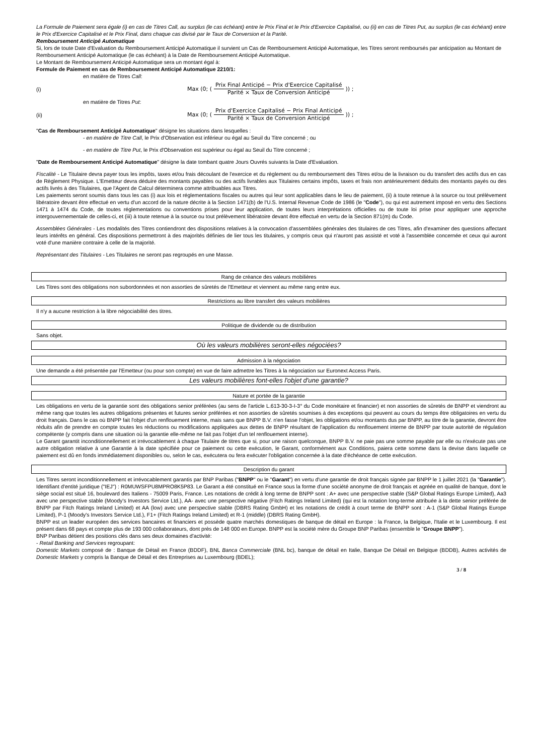La Formule de Paiement sera égale (i) en cas de Titres Call, au surplus (le cas échéant) entre le Prix Final et le Prix d'Exercice Capitalisé, ou (ii) en cas de Titres Put, au surplus (le cas échéant) entre le Prix d'Exercice Capitalisé et le Prix Final, dans chaque cas divisé par le Taux de Conversion et la Parité.
Remboursement Anticipé Automatique
Si, lors de toute Date d'Evaluation du Remboursement Anticipé Automatique il survient un Cas de Remboursement Anticipé Automatique, les Titres seront remboursés par anticipation au Montant de Remboursement Anticipé Automatique (le cas échéant) à la Date de Remboursement Anticipé Automatique.
Le Montant de Remboursement Anticipé Automatique sera un montant égal à:
Formule de Paiement en cas de Remboursement Anticipé Automatique 2210/1:
en matière de Titres Call:
(i)
Max (0; ( Prix Final Anticipé − Prix d'Exercice Capitalisé Parité × Taux de Conversion Anticipé )) ;
en matière de Titres Put:
(ii)
Max (0; ( Prix d'Exercice Capitalisé − Prix Final Anticipé Parité × Taux de Conversion Anticipé )) ;
"Cas de Remboursement Anticipé Automatique" désigne les situations dans lesquelles :
- en matière de Titre Call, le Prix d'Observation est inférieur ou égal au Seuil du Titre concerné ; ou
- en matière de Titre Put, le Prix d'Observation est supérieur ou égal au Seuil du Titre concerné ;
"Date de Remboursement Anticipé Automatique" désigne la date tombant quatre Jours Ouvrés suivants la Date d'Evaluation.
Fiscalité - Le Titulaire devra payer tous les impôts, taxes et/ou frais découlant de l'exercice et du règlement ou du remboursement des Titres et/ou de la livraison ou du transfert des actifs dus en cas de Règlement Physique. L'Emetteur devra déduire des montants payables ou des actifs livrables aux Titulaires certains impôts, taxes et frais non antérieurement déduits des montants payés ou des actifs livrés à des Titulaires, que l'Agent de Calcul déterminera comme attribuables aux Titres.
Les paiements seront soumis dans tous les cas (i) aux lois et réglementations fiscales ou autres qui leur sont applicables dans le lieu de paiement, (ii) à toute retenue à la source ou tout prélèvement libératoire devant être effectué en vertu d'un accord de la nature décrite à la Section 1471(b) de l'U.S. Internal Revenue Code de 1986 (le "Code"), ou qui est autrement imposé en vertu des Sections 1471 à 1474 du Code, de toutes réglementations ou conventions prises pour leur application, de toutes leurs interprétations officielles ou de toute loi prise pour appliquer une approche intergouvernementale de celles-ci, et (iii) à toute retenue à la source ou tout prélèvement libératoire devant être effectué en vertu de la Section 871(m) du Code.
Assemblées Générales - Les modalités des Titres contiendront des dispositions relatives à la convocation d'assemblées générales des titulaires de ces Titres, afin d'examiner des questions affectant leurs intérêts en général. Ces dispositions permettront à des majorités définies de lier tous les titulaires, y compris ceux qui n'auront pas assisté et voté à l'assemblée concernée et ceux qui auront voté d'une manière contraire à celle de la majorité.
Représentant des Titulaires - Les Titulaires ne seront pas regroupés en une Masse.
Rang de créance des valeurs mobilières
Les Titres sont des obligations non subordonnées et non assorties de sûretés de l'Emetteur et viennent au même rang entre eux.
Restrictions au libre transfert des valeurs mobilières
Il n'y a aucune restriction à la libre négociabilité des titres.
Politique de dividende ou de distribution
Sans objet.
Où les valeurs mobilières seront-elles négociées?
Admission à la négociation
Une demande a été présentée par l'Emetteur (ou pour son compte) en vue de faire admettre les Titres à la négociation sur Euronext Access Paris.
Les valeurs mobilières font-elles l'objet d'une garantie?
Nature et portée de la garantie
Les obligations en vertu de la garantie sont des obligations senior préférées (au sens de l'article L.613-30-3-I-3° du Code monétaire et financier) et non assorties de sûretés de BNPP et viendront au même rang que toutes les autres obligations présentes et futures senior préférées et non assorties de sûretés soumises à des exceptions qui peuvent au cours du temps être obligatoires en vertu du droit français. Dans le cas où BNPP fait l'objet d'un renflouement interne, mais sans que BNPP B.V. n'en fasse l'objet, les obligations et/ou montants dus par BNPP, au titre de la garantie, devront être réduits afin de prendre en compte toutes les réductions ou modifications appliquées aux dettes de BNPP résultant de l'application du renflouement interne de BNPP par toute autorité de régulation compétente (y compris dans une situation où la garantie elle-même ne fait pas l'objet d'un tel renflouement interne).
Le Garant garantit inconditionnellement et irrévocablement à chaque Titulaire de titres que si, pour une raison quelconque, BNPP B.V. ne paie pas une somme payable par elle ou n'exécute pas une autre obligation relative à une Garantie à la date spécifiée pour ce paiement ou cette exécution, le Garant, conformément aux Conditions, paiera cette somme dans la devise dans laquelle ce paiement est dû en fonds immédiatement disponibles ou, selon le cas, exécutera ou fera exécuter l'obligation concernée à la date d'échéance de cette exécution.
Description du garant
Les Titres seront inconditionnellement et irrévocablement garantis par BNP Paribas ("BNPP" ou le "Garant") en vertu d'une garantie de droit français signée par BNPP le 1 juillet 2021 (la "Garantie"). Identifiant d'entité juridique ("IEJ") : R0MUWSFPU8MPRO8K5P83. Le Garant a été constitué en France sous la forme d'une société anonyme de droit français et agréée en qualité de banque, dont le siège social est situé 16, boulevard des Italiens - 75009 Paris, France. Les notations de crédit à long terme de BNPP sont : A+ avec une perspective stable (S&P Global Ratings Europe Limited), Aa3 avec une perspective stable (Moody's Investors Service Ltd.), AA- avec une perspective négative (Fitch Ratings Ireland Limited) (qui est la notation long-terme attribuée à la dette senior préférée de BNPP par Fitch Ratings Ireland Limited) et AA (low) avec une perspective stable (DBRS Rating GmbH) et les notations de crédit à court terme de BNPP sont : A-1 (S&P Global Ratings Europe Limited), P-1 (Moody's Investors Service Ltd.), F1+ (Fitch Ratings Ireland Limited) et R-1 (middle) (DBRS Rating GmbH).
BNPP est un leader européen des services bancaires et financiers et possède quatre marchés domestiques de banque de détail en Europe : la France, la Belgique, l'Italie et le Luxembourg. Il est présent dans 68 pays et compte plus de 193 000 collaborateurs, dont près de 148 000 en Europe. BNPP est la société mère du Groupe BNP Paribas (ensemble le "Groupe BNPP").
BNP Paribas détient des positions clés dans ses deux domaines d'activité:
- Retail Banking and Services regroupant:
Domestic Markets composé de : Banque de Détail en France (BDDF), BNL Banca Commerciale (BNL bc), banque de détail en Italie, Banque De Détail en Belgique (BDDB), Autres activités de Domestic Markets y compris la Banque de Détail et des Entreprises au Luxembourg (BDEL);
3 / 8